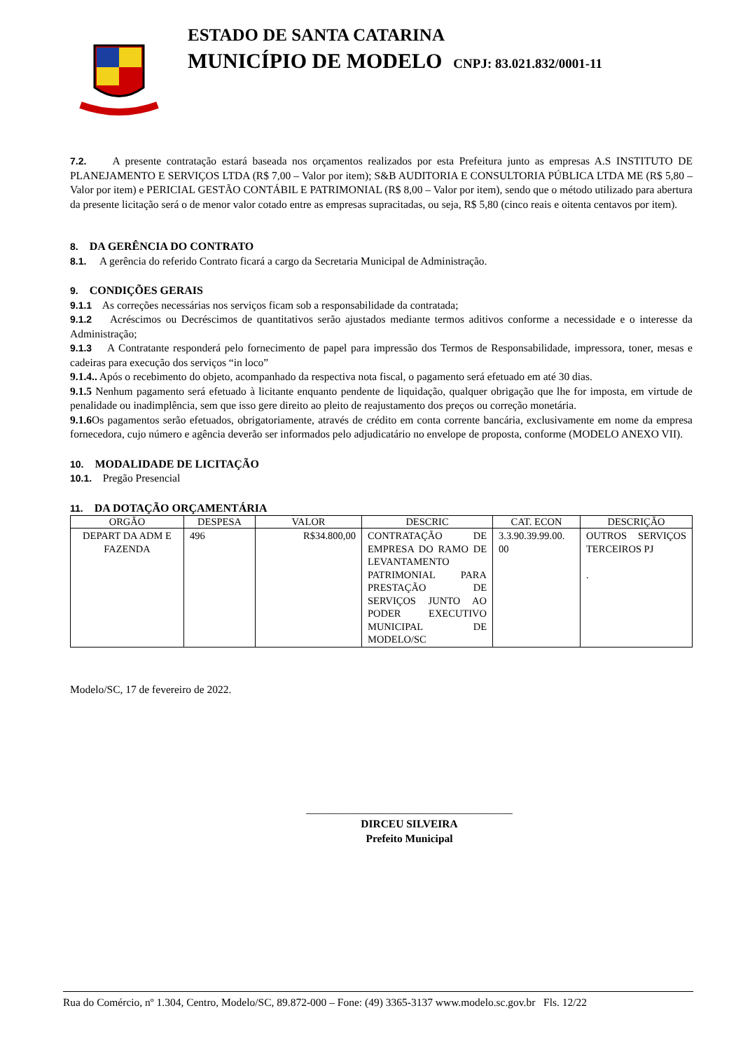ESTADO DE SANTA CATARINA
MUNICÍPIO DE MODELO CNPJ: 83.021.832/0001-11
7.2. A presente contratação estará baseada nos orçamentos realizados por esta Prefeitura junto as empresas A.S INSTITUTO DE PLANEJAMENTO E SERVIÇOS LTDA (R$ 7,00 – Valor por item); S&B AUDITORIA E CONSULTORIA PÚBLICA LTDA ME (R$ 5,80 – Valor por item) e PERICIAL GESTÃO CONTÁBIL E PATRIMONIAL (R$ 8,00 – Valor por item), sendo que o método utilizado para abertura da presente licitação será o de menor valor cotado entre as empresas supracitadas, ou seja, R$ 5,80 (cinco reais e oitenta centavos por item).
8. DA GERÊNCIA DO CONTRATO
8.1. A gerência do referido Contrato ficará a cargo da Secretaria Municipal de Administração.
9. CONDIÇÕES GERAIS
9.1.1 As correções necessárias nos serviços ficam sob a responsabilidade da contratada;
9.1.2 Acréscimos ou Decréscimos de quantitativos serão ajustados mediante termos aditivos conforme a necessidade e o interesse da Administração;
9.1.3 A Contratante responderá pelo fornecimento de papel para impressão dos Termos de Responsabilidade, impressora, toner, mesas e cadeiras para execução dos serviços “in loco”
9.1.4.. Após o recebimento do objeto, acompanhado da respectiva nota fiscal, o pagamento será efetuado em até 30 dias.
9.1.5 Nenhum pagamento será efetuado à licitante enquanto pendente de liquidação, qualquer obrigação que lhe for imposta, em virtude de penalidade ou inadimplência, sem que isso gere direito ao pleito de reajustamento dos preços ou correção monetária.
9.1.6 Os pagamentos serão efetuados, obrigatoriamente, através de crédito em conta corrente bancária, exclusivamente em nome da empresa fornecedora, cujo número e agência deverão ser informados pelo adjudicatário no envelope de proposta, conforme (MODELO ANEXO VII).
10. MODALIDADE DE LICITAÇÃO
10.1. Pregão Presencial
11. DA DOTAÇÃO ORÇAMENTÁRIA
| ORGÃO | DESPESA | VALOR | DESCRIC | CAT. ECON | DESCRIÇÃO |
| --- | --- | --- | --- | --- | --- |
| DEPART DA ADM E FAZENDA | 496 | R$34.800,00 | CONTRATAÇÃO DE EMPRESA DO RAMO DE LEVANTAMENTO PATRIMONIAL PARA PRESTAÇÃO DE SERVIÇOS JUNTO AO PODER EXECUTIVO MUNICIPAL DE MODELO/SC | 3.3.90.39.99.00. 00 | OUTROS SERVIÇOS TERCEIROS PJ . |
Modelo/SC, 17 de fevereiro de 2022.
______________________________________
DIRCEU SILVEIRA
Prefeito Municipal
Rua do Comércio, nº 1.304, Centro, Modelo/SC, 89.872-000 – Fone: (49) 3365-3137 www.modelo.sc.gov.br Fls. 12/22